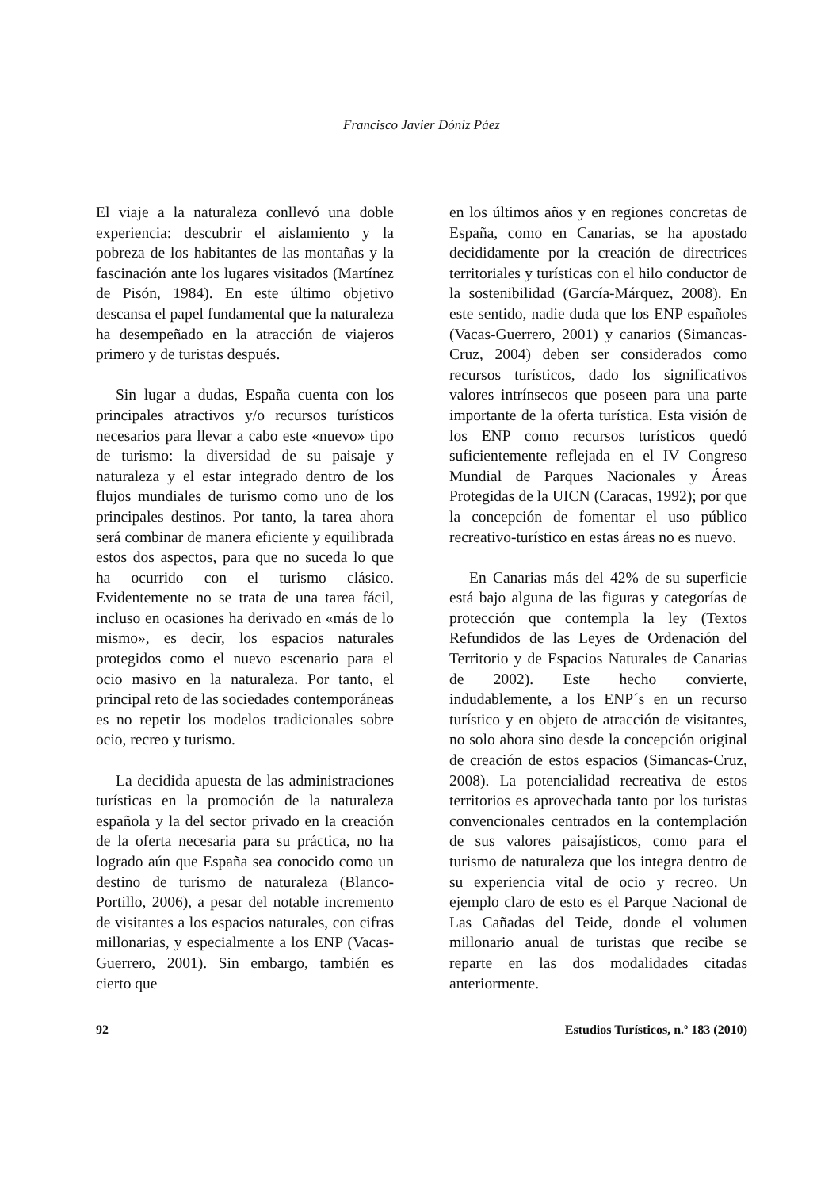Francisco Javier Dóniz Páez
El viaje a la naturaleza conllevó una doble experiencia: descubrir el aislamiento y la pobreza de los habitantes de las montañas y la fascinación ante los lugares visitados (Martínez de Pisón, 1984). En este último objetivo descansa el papel fundamental que la naturaleza ha desempeñado en la atracción de viajeros primero y de turistas después.
Sin lugar a dudas, España cuenta con los principales atractivos y/o recursos turísticos necesarios para llevar a cabo este «nuevo» tipo de turismo: la diversidad de su paisaje y naturaleza y el estar integrado dentro de los flujos mundiales de turismo como uno de los principales destinos. Por tanto, la tarea ahora será combinar de manera eficiente y equilibrada estos dos aspectos, para que no suceda lo que ha ocurrido con el turismo clásico. Evidentemente no se trata de una tarea fácil, incluso en ocasiones ha derivado en «más de lo mismo», es decir, los espacios naturales protegidos como el nuevo escenario para el ocio masivo en la naturaleza. Por tanto, el principal reto de las sociedades contemporáneas es no repetir los modelos tradicionales sobre ocio, recreo y turismo.
La decidida apuesta de las administraciones turísticas en la promoción de la naturaleza española y la del sector privado en la creación de la oferta necesaria para su práctica, no ha logrado aún que España sea conocido como un destino de turismo de naturaleza (Blanco-Portillo, 2006), a pesar del notable incremento de visitantes a los espacios naturales, con cifras millonarias, y especialmente a los ENP (Vacas-Guerrero, 2001). Sin embargo, también es cierto que
en los últimos años y en regiones concretas de España, como en Canarias, se ha apostado decididamente por la creación de directrices territoriales y turísticas con el hilo conductor de la sostenibilidad (García-Márquez, 2008). En este sentido, nadie duda que los ENP españoles (Vacas-Guerrero, 2001) y canarios (Simancas-Cruz, 2004) deben ser considerados como recursos turísticos, dado los significativos valores intrínsecos que poseen para una parte importante de la oferta turística. Esta visión de los ENP como recursos turísticos quedó suficientemente reflejada en el IV Congreso Mundial de Parques Nacionales y Áreas Protegidas de la UICN (Caracas, 1992); por que la concepción de fomentar el uso público recreativo-turístico en estas áreas no es nuevo.
En Canarias más del 42% de su superficie está bajo alguna de las figuras y categorías de protección que contempla la ley (Textos Refundidos de las Leyes de Ordenación del Territorio y de Espacios Naturales de Canarias de 2002). Este hecho convierte, indudablemente, a los ENP´s en un recurso turístico y en objeto de atracción de visitantes, no solo ahora sino desde la concepción original de creación de estos espacios (Simancas-Cruz, 2008). La potencialidad recreativa de estos territorios es aprovechada tanto por los turistas convencionales centrados en la contemplación de sus valores paisajísticos, como para el turismo de naturaleza que los integra dentro de su experiencia vital de ocio y recreo. Un ejemplo claro de esto es el Parque Nacional de Las Cañadas del Teide, donde el volumen millonario anual de turistas que recibe se reparte en las dos modalidades citadas anteriormente.
92 Estudios Turísticos, n.º 183 (2010)